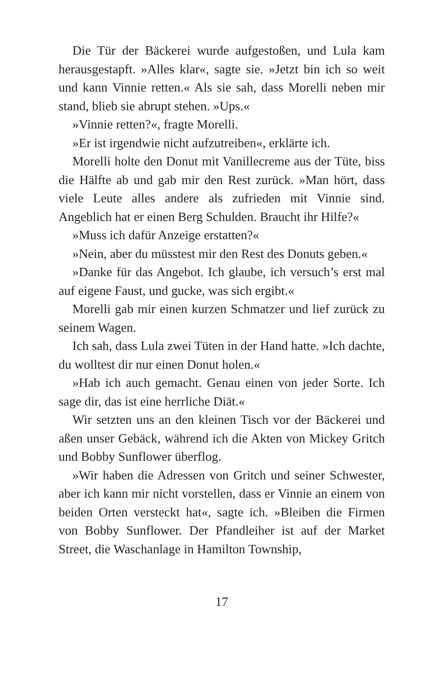Die Tür der Bäckerei wurde aufgestoßen, und Lula kam herausgestapft. »Alles klar«, sagte sie. »Jetzt bin ich so weit und kann Vinnie retten.« Als sie sah, dass Morelli neben mir stand, blieb sie abrupt stehen. »Ups.«
»Vinnie retten?«, fragte Morelli.
»Er ist irgendwie nicht aufzutreiben«, erklärte ich.
Morelli holte den Donut mit Vanillecreme aus der Tüte, biss die Hälfte ab und gab mir den Rest zurück. »Man hört, dass viele Leute alles andere als zufrieden mit Vinnie sind. Angeblich hat er einen Berg Schulden. Braucht ihr Hilfe?«
»Muss ich dafür Anzeige erstatten?«
»Nein, aber du müsstest mir den Rest des Donuts ge­ben.«
»Danke für das Angebot. Ich glaube, ich versuch’s erst mal auf eigene Faust, und gucke, was sich ergibt.«
Morelli gab mir einen kurzen Schmatzer und lief zurück zu seinem Wagen.
Ich sah, dass Lula zwei Tüten in der Hand hatte. »Ich dachte, du wolltest dir nur einen Donut holen.«
»Hab ich auch gemacht. Genau einen von jeder Sorte. Ich sage dir, das ist eine herrliche Diät.«
Wir setzten uns an den kleinen Tisch vor der Bäcke­rei und aßen unser Gebäck, während ich die Akten von Mickey Gritch und Bobby Sunflower überflog.
»Wir haben die Adressen von Gritch und seiner Schwes­ter, aber ich kann mir nicht vorstellen, dass er Vinnie an einem von beiden Orten versteckt hat«, sagte ich. »Bleiben die Firmen von Bobby Sunflower. Der Pfandleiher ist auf der Market Street, die Waschanlage in Hamilton Township,
17